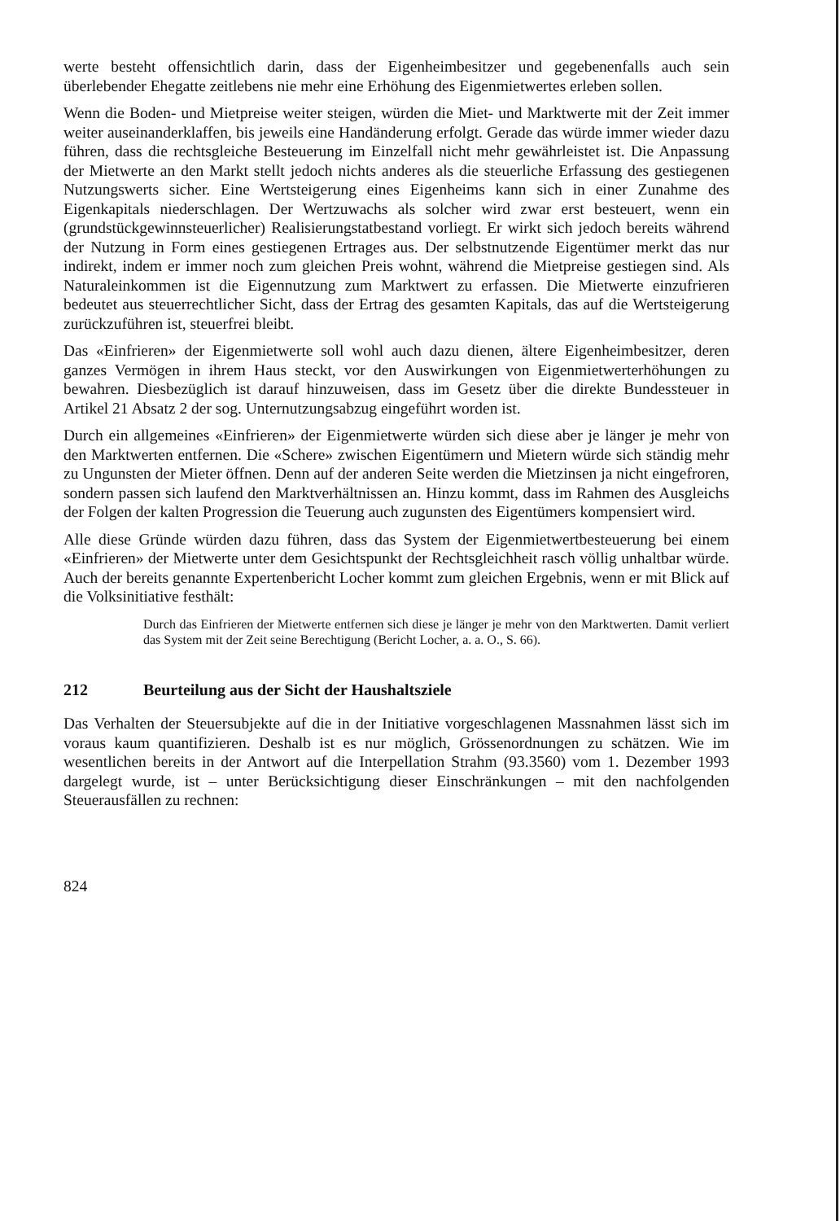werte besteht offensichtlich darin, dass der Eigenheimbesitzer und gegebenenfalls auch sein überlebender Ehegatte zeitlebens nie mehr eine Erhöhung des Eigenmietwertes erleben sollen.
Wenn die Boden- und Mietpreise weiter steigen, würden die Miet- und Marktwerte mit der Zeit immer weiter auseinanderklaffen, bis jeweils eine Handänderung erfolgt. Gerade das würde immer wieder dazu führen, dass die rechtsgleiche Besteuerung im Einzelfall nicht mehr gewährleistet ist. Die Anpassung der Mietwerte an den Markt stellt jedoch nichts anderes als die steuerliche Erfassung des gestiegenen Nutzungswerts sicher. Eine Wertsteigerung eines Eigenheims kann sich in einer Zunahme des Eigenkapitals niederschlagen. Der Wertzuwachs als solcher wird zwar erst besteuert, wenn ein (grundstückgewinnsteuerlicher) Realisierungstatbestand vorliegt. Er wirkt sich jedoch bereits während der Nutzung in Form eines gestiegenen Ertrages aus. Der selbstnutzende Eigentümer merkt das nur indirekt, indem er immer noch zum gleichen Preis wohnt, während die Mietpreise gestiegen sind. Als Naturaleinkommen ist die Eigennutzung zum Marktwert zu erfassen. Die Mietwerte einzufrieren bedeutet aus steuerrechtlicher Sicht, dass der Ertrag des gesamten Kapitals, das auf die Wertsteigerung zurückzuführen ist, steuerfrei bleibt.
Das «Einfrieren» der Eigenmietwerte soll wohl auch dazu dienen, ältere Eigenheimbesitzer, deren ganzes Vermögen in ihrem Haus steckt, vor den Auswirkungen von Eigenmietwerterhöhungen zu bewahren. Diesbezüglich ist darauf hinzuweisen, dass im Gesetz über die direkte Bundessteuer in Artikel 21 Absatz 2 der sog. Unternutzungsabzug eingeführt worden ist.
Durch ein allgemeines «Einfrieren» der Eigenmietwerte würden sich diese aber je länger je mehr von den Marktwerten entfernen. Die «Schere» zwischen Eigentümern und Mietern würde sich ständig mehr zu Ungunsten der Mieter öffnen. Denn auf der anderen Seite werden die Mietzinsen ja nicht eingefroren, sondern passen sich laufend den Marktverhältnissen an. Hinzu kommt, dass im Rahmen des Ausgleichs der Folgen der kalten Progression die Teuerung auch zugunsten des Eigentümers kompensiert wird.
Alle diese Gründe würden dazu führen, dass das System der Eigenmietwertbesteuerung bei einem «Einfrieren» der Mietwerte unter dem Gesichtspunkt der Rechtsgleichheit rasch völlig unhaltbar würde. Auch der bereits genannte Expertenbericht Locher kommt zum gleichen Ergebnis, wenn er mit Blick auf die Volksinitiative festhält:
Durch das Einfrieren der Mietwerte entfernen sich diese je länger je mehr von den Marktwerten. Damit verliert das System mit der Zeit seine Berechtigung (Bericht Locher, a. a. O., S. 66).
212 Beurteilung aus der Sicht der Haushaltsziele
Das Verhalten der Steuersubjekte auf die in der Initiative vorgeschlagenen Massnahmen lässt sich im voraus kaum quantifizieren. Deshalb ist es nur möglich, Grössenordnungen zu schätzen. Wie im wesentlichen bereits in der Antwort auf die Interpellation Strahm (93.3560) vom 1. Dezember 1993 dargelegt wurde, ist – unter Berücksichtigung dieser Einschränkungen – mit den nachfolgenden Steuerausfällen zu rechnen:
824